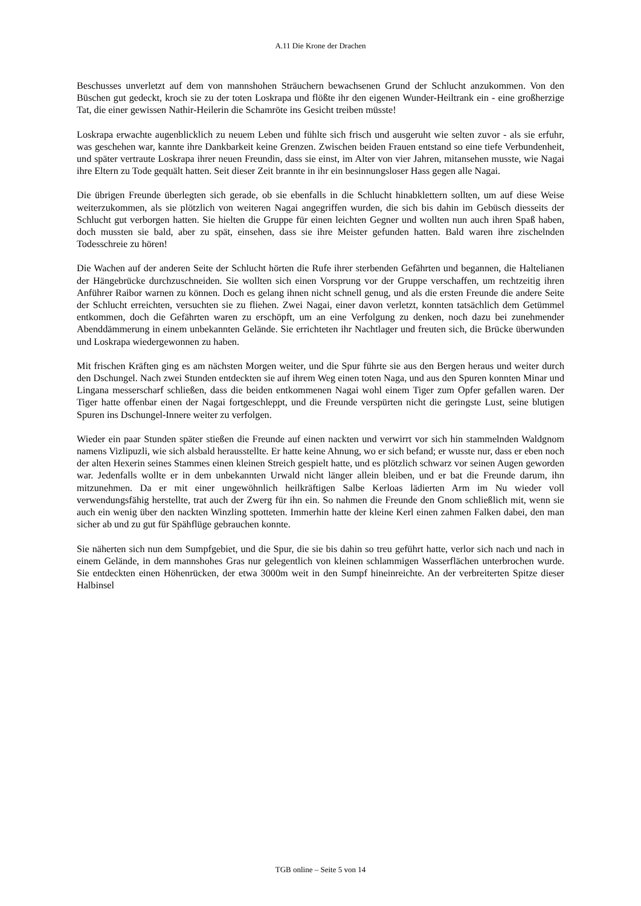A.11 Die Krone der Drachen
Beschusses unverletzt auf dem von mannshohen Sträuchern bewachsenen Grund der Schlucht anzukommen. Von den Büschen gut gedeckt, kroch sie zu der toten Loskrapa und flößte ihr den eigenen Wunder-Heiltrank ein - eine großherzige Tat, die einer gewissen Nathir-Heilerin die Schamröte ins Gesicht treiben müsste!
Loskrapa erwachte augenblicklich zu neuem Leben und fühlte sich frisch und ausgeruht wie selten zuvor - als sie erfuhr, was geschehen war, kannte ihre Dankbarkeit keine Grenzen. Zwischen beiden Frauen entstand so eine tiefe Verbundenheit, und später vertraute Loskrapa ihrer neuen Freundin, dass sie einst, im Alter von vier Jahren, mitansehen musste, wie Nagai ihre Eltern zu Tode gequält hatten. Seit dieser Zeit brannte in ihr ein besinnungsloser Hass gegen alle Nagai.
Die übrigen Freunde überlegten sich gerade, ob sie ebenfalls in die Schlucht hinabklettern sollten, um auf diese Weise weiterzukommen, als sie plötzlich von weiteren Nagai angegriffen wurden, die sich bis dahin im Gebüsch diesseits der Schlucht gut verborgen hatten. Sie hielten die Gruppe für einen leichten Gegner und wollten nun auch ihren Spaß haben, doch mussten sie bald, aber zu spät, einsehen, dass sie ihre Meister gefunden hatten. Bald waren ihre zischelnden Todesschreie zu hören!
Die Wachen auf der anderen Seite der Schlucht hörten die Rufe ihrer sterbenden Gefährten und begannen, die Haltelianen der Hängebrücke durchzuschneiden. Sie wollten sich einen Vorsprung vor der Gruppe verschaffen, um rechtzeitig ihren Anführer Raibor warnen zu können. Doch es gelang ihnen nicht schnell genug, und als die ersten Freunde die andere Seite der Schlucht erreichten, versuchten sie zu fliehen. Zwei Nagai, einer davon verletzt, konnten tatsächlich dem Getümmel entkommen, doch die Gefährten waren zu erschöpft, um an eine Verfolgung zu denken, noch dazu bei zunehmender Abenddämmerung in einem unbekannten Gelände. Sie errichteten ihr Nachtlager und freuten sich, die Brücke überwunden und Loskrapa wiedergewonnen zu haben.
Mit frischen Kräften ging es am nächsten Morgen weiter, und die Spur führte sie aus den Bergen heraus und weiter durch den Dschungel. Nach zwei Stunden entdeckten sie auf ihrem Weg einen toten Naga, und aus den Spuren konnten Minar und Lingana messerscharf schließen, dass die beiden entkommenen Nagai wohl einem Tiger zum Opfer gefallen waren. Der Tiger hatte offenbar einen der Nagai fortgeschleppt, und die Freunde verspürten nicht die geringste Lust, seine blutigen Spuren ins Dschungel-Innere weiter zu verfolgen.
Wieder ein paar Stunden später stießen die Freunde auf einen nackten und verwirrt vor sich hin stammelnden Waldgnom namens Vizlipuzli, wie sich alsbald herausstellte. Er hatte keine Ahnung, wo er sich befand; er wusste nur, dass er eben noch der alten Hexerin seines Stammes einen kleinen Streich gespielt hatte, und es plötzlich schwarz vor seinen Augen geworden war. Jedenfalls wollte er in dem unbekannten Urwald nicht länger allein bleiben, und er bat die Freunde darum, ihn mitzunehmen. Da er mit einer ungewöhnlich heilkräftigen Salbe Kerloas lädierten Arm im Nu wieder voll verwendungsfähig herstellte, trat auch der Zwerg für ihn ein. So nahmen die Freunde den Gnom schließlich mit, wenn sie auch ein wenig über den nackten Winzling spotteten. Immerhin hatte der kleine Kerl einen zahmen Falken dabei, den man sicher ab und zu gut für Spähflüge gebrauchen konnte.
Sie näherten sich nun dem Sumpfgebiet, und die Spur, die sie bis dahin so treu geführt hatte, verlor sich nach und nach in einem Gelände, in dem mannshohes Gras nur gelegentlich von kleinen schlammigen Wasserflächen unterbrochen wurde. Sie entdeckten einen Höhenrücken, der etwa 3000m weit in den Sumpf hineinreichte. An der verbreiterten Spitze dieser Halbinsel
TGB online – Seite 5 von 14